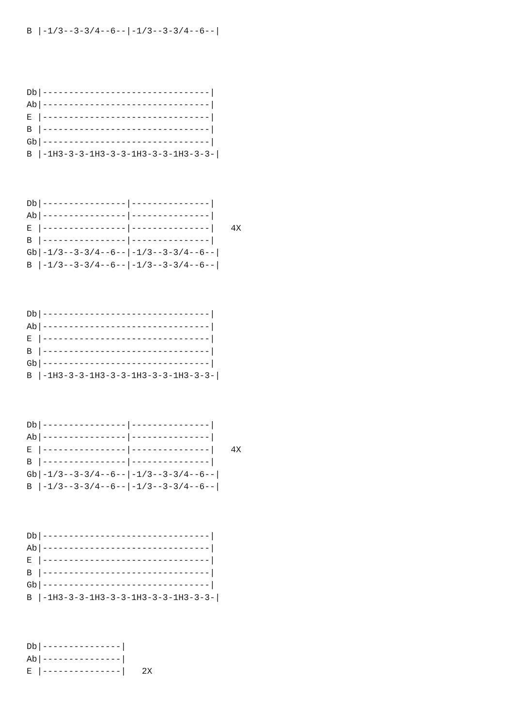B |-1/3--3-3/4--6--|-1/3--3-3/4--6--|




Db|--------------------------------|
Ab|--------------------------------|
E |--------------------------------|
B |--------------------------------|
Gb|--------------------------------|
B |-1H3-3-3-1H3-3-3-1H3-3-3-1H3-3-3-|



Db|----------------|---------------|
Ab|----------------|---------------|
E |----------------|---------------|   4X
B |----------------|---------------|
Gb|-1/3--3-3/4--6--|-1/3--3-3/4--6--|
B |-1/3--3-3/4--6--|-1/3--3-3/4--6--|



Db|--------------------------------|
Ab|--------------------------------|
E |--------------------------------|
B |--------------------------------|
Gb|--------------------------------|
B |-1H3-3-3-1H3-3-3-1H3-3-3-1H3-3-3-|



Db|----------------|---------------|
Ab|----------------|---------------|
E |----------------|---------------|   4X
B |----------------|---------------|
Gb|-1/3--3-3/4--6--|-1/3--3-3/4--6--|
B |-1/3--3-3/4--6--|-1/3--3-3/4--6--|



Db|--------------------------------|
Ab|--------------------------------|
E |--------------------------------|
B |--------------------------------|
Gb|--------------------------------|
B |-1H3-3-3-1H3-3-3-1H3-3-3-1H3-3-3-|



Db|---------------|
Ab|---------------|
E |---------------|   2X